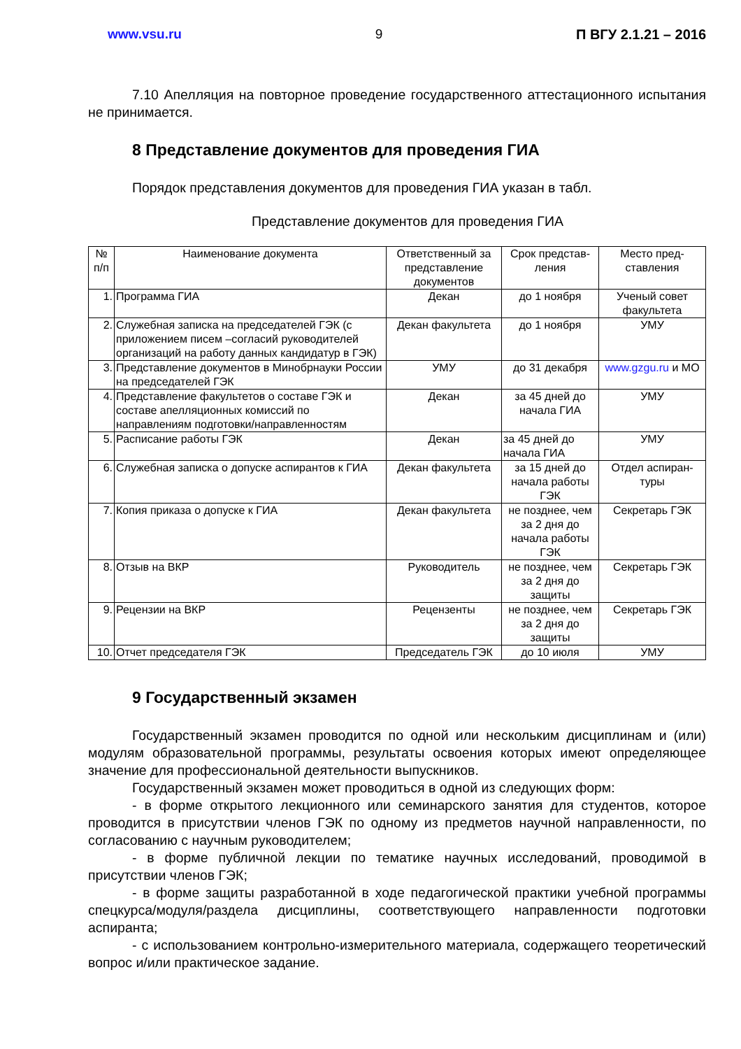www.vsu.ru 9 П ВГУ 2.1.21 – 2016
7.10 Апелляция на повторное проведение государственного аттестационного испытания не принимается.
8 Представление документов для проведения ГИА
Порядок представления документов для проведения ГИА указан в табл.
Представление документов для проведения ГИА
| № п/п | Наименование документа | Ответственный за представление документов | Срок представ-ления | Место пред-ставления |
| 1. | Программа ГИА | Декан | до 1 ноября | Ученый совет факультета |
| 2. | Служебная записка на председателей ГЭК (с приложением писем –согласий руководителей организаций на работу данных кандидатур в ГЭК) | Декан факультета | до 1 ноября | УМУ |
| 3. | Представление документов в Минобрнауки России на председателей ГЭК | УМУ | до 31 декабря | www.gzgu.ru и МО |
| 4. | Представление факультетов о составе ГЭК и составе апелляционных комиссий по направлениям подготовки/направленностям | Декан | за 45 дней до начала ГИА | УМУ |
| 5. | Расписание работы ГЭК | Декан | за 45 дней до начала ГИА | УМУ |
| 6. | Служебная записка о допуске аспирантов к ГИА | Декан факультета | за 15 дней до начала работы ГЭК | Отдел аспиран-туры |
| 7. | Копия приказа о допуске к ГИА | Декан факультета | не позднее, чем за 2 дня до начала работы ГЭК | Секретарь ГЭК |
| 8. | Отзыв на ВКР | Руководитель | не позднее, чем за 2 дня до защиты | Секретарь ГЭК |
| 9. | Рецензии на ВКР | Рецензенты | не позднее, чем за 2 дня до защиты | Секретарь ГЭК |
| 10. | Отчет председателя ГЭК | Председатель ГЭК | до 10 июля | УМУ |
9 Государственный экзамен
Государственный экзамен проводится по одной или нескольким дисциплинам и (или) модулям образовательной программы, результаты освоения которых имеют определяющее значение для профессиональной деятельности выпускников.
Государственный экзамен может проводиться в одной из следующих форм:
- в форме открытого лекционного или семинарского занятия для студентов, которое проводится в присутствии членов ГЭК по одному из предметов научной направленности, по согласованию с научным руководителем;
- в форме публичной лекции по тематике научных исследований, проводимой в присутствии членов ГЭК;
- в форме защиты разработанной в ходе педагогической практики учебной программы спецкурса/модуля/раздела дисциплины, соответствующего направленности подготовки аспиранта;
- с использованием контрольно-измерительного материала, содержащего теоретический вопрос и/или практическое задание.